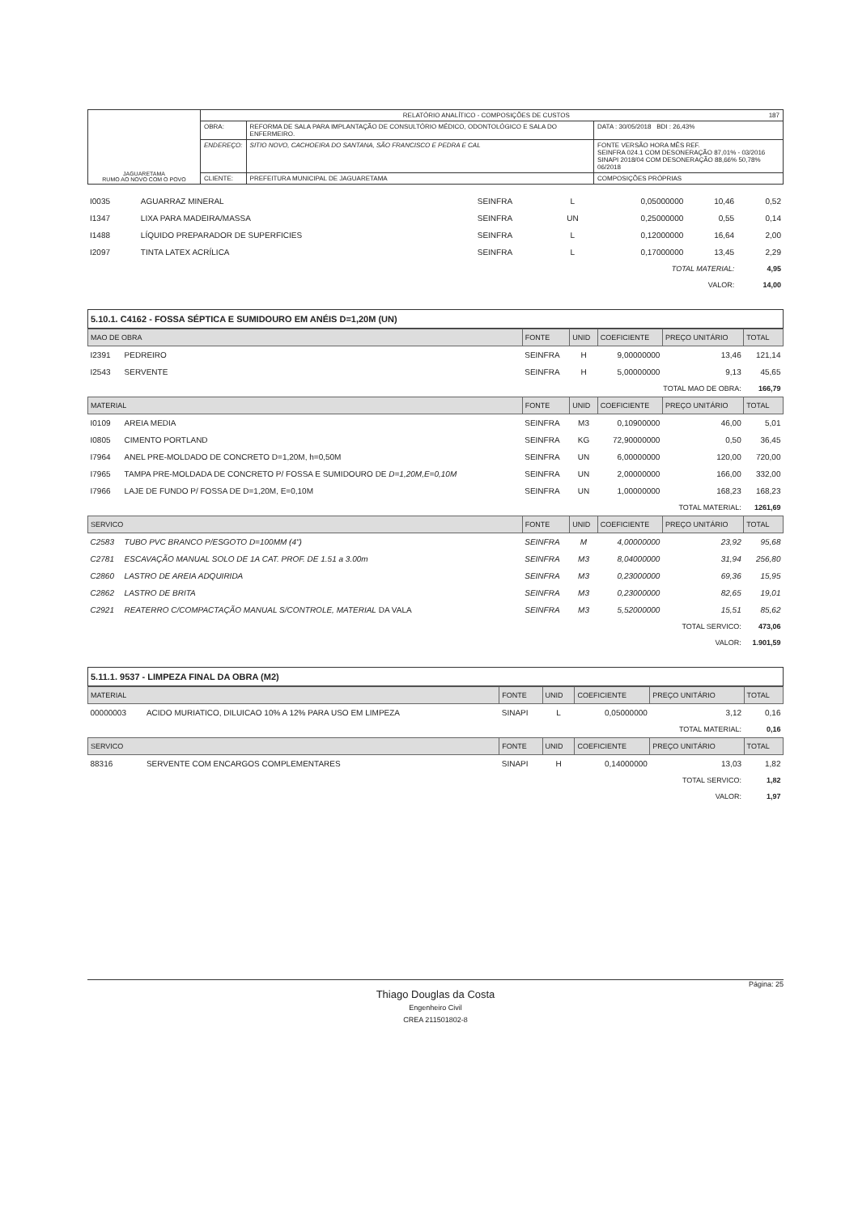| JAGUARETAMA RUMO AO NOVO COM O POVO | RELATÓRIO ANALÍTICO - COMPOSIÇÕES DE CUSTOS 187 | | |
| | OBRA: | REFORMA DE SALA PARA IMPLANTAÇÃO DE CONSULTÓRIO MÉDICO, ODONTOLÓGICO E SALA DO ENFERMEIRO. | DATA : 30/05/2018 BDI : 26,43% |
| | ENDEREÇO: | SITIO NOVO, CACHOEIRA DO SANTANA, SÃO FRANCISCO E PEDRA E CAL | FONTE VERSÃO HORA MÊS REF. SEINFRA 024.1 COM DESONERAÇÃO 87,01% - 03/2016 SINAPI 2018/04 COM DESONERAÇÃO 88,66% 50,78% 06/2018 |
| | CLIENTE: | PREFEITURA MUNICIPAL DE JAGUARETAMA | COMPOSIÇÕES PRÓPRIAS |
| I0035 | AGUARRAZ MINERAL | SEINFRA | L | 0,05000000 | 10,46 | 0,52 |
| I1347 | LIXA PARA MADEIRA/MASSA | SEINFRA | UN | 0,25000000 | 0,55 | 0,14 |
| I1488 | LÍQUIDO PREPARADOR DE SUPERFICIES | SEINFRA | L | 0,12000000 | 16,64 | 2,00 |
| I2097 | TINTA LATEX ACRÍLICA | SEINFRA | L | 0,17000000 | 13,45 | 2,29 |
| TOTAL MATERIAL: | | | | | | 4,95 |
| VALOR: | | | | | | 14,00 |
5.10.1. C4162 - FOSSA SÉPTICA E SUMIDOURO EM ANÉIS D=1,20M (UN)
| MAO DE OBRA | | FONTE | UNID | COEFICIENTE | PREÇO UNITÁRIO | TOTAL |
| I2391 | PEDREIRO | SEINFRA | H | 9,00000000 | 13,46 | 121,14 |
| I2543 | SERVENTE | SEINFRA | H | 5,00000000 | 9,13 | 45,65 |
| TOTAL MAO DE OBRA: | | | | | | 166,79 |
| MATERIAL | | FONTE | UNID | COEFICIENTE | PREÇO UNITÁRIO | TOTAL |
| I0109 | AREIA MEDIA | SEINFRA | M3 | 0,10900000 | 46,00 | 5,01 |
| I0805 | CIMENTO PORTLAND | SEINFRA | KG | 72,90000000 | 0,50 | 36,45 |
| I7964 | ANEL PRE-MOLDADO DE CONCRETO D=1,20M, h=0,50M | SEINFRA | UN | 6,00000000 | 120,00 | 720,00 |
| I7965 | TAMPA PRE-MOLDADA DE CONCRETO P/ FOSSA E SUMIDOURO DE D=1,20M,E=0,10M | SEINFRA | UN | 2,00000000 | 166,00 | 332,00 |
| I7966 | LAJE DE FUNDO P/ FOSSA DE D=1,20M, E=0,10M | SEINFRA | UN | 1,00000000 | 168,23 | 168,23 |
| TOTAL MATERIAL: | | | | | | 1261,69 |
| SERVICO | | FONTE | UNID | COEFICIENTE | PREÇO UNITÁRIO | TOTAL |
| C2583 | TUBO PVC BRANCO P/ESGOTO D=100MM (4") | SEINFRA | M | 4,00000000 | 23,92 | 95,68 |
| C2781 | ESCAVAÇÃO MANUAL SOLO DE 1A CAT. PROF. DE 1.51 a 3.00m | SEINFRA | M3 | 8,04000000 | 31,94 | 256,80 |
| C2860 | LASTRO DE AREIA ADQUIRIDA | SEINFRA | M3 | 0,23000000 | 69,36 | 15,95 |
| C2862 | LASTRO DE BRITA | SEINFRA | M3 | 0,23000000 | 82,65 | 19,01 |
| C2921 | REATERRO C/COMPACTAÇÃO MANUAL S/CONTROLE, MATERIAL DA VALA | SEINFRA | M3 | 5,52000000 | 15,51 | 85,62 |
| TOTAL SERVICO: | | | | | | 473,06 |
| VALOR: | | | | | | 1.901,59 |
5.11.1. 9537 - LIMPEZA FINAL DA OBRA (M2)
| MATERIAL | | FONTE | UNID | COEFICIENTE | PREÇO UNITÁRIO | TOTAL |
| 00000003 | ACIDO MURIATICO, DILUICAO 10% A 12% PARA USO EM LIMPEZA | SINAPI | L | 0,05000000 | 3,12 | 0,16 |
| TOTAL MATERIAL: | | | | | | 0,16 |
| SERVICO | | FONTE | UNID | COEFICIENTE | PREÇO UNITÁRIO | TOTAL |
| 88316 | SERVENTE COM ENCARGOS COMPLEMENTARES | SINAPI | H | 0,14000000 | 13,03 | 1,82 |
| TOTAL SERVICO: | | | | | | 1,82 |
| VALOR: | | | | | | 1,97 |
Página: 25
Thiago Douglas da Costa
Engenheiro Civil
CREA 211501802-8